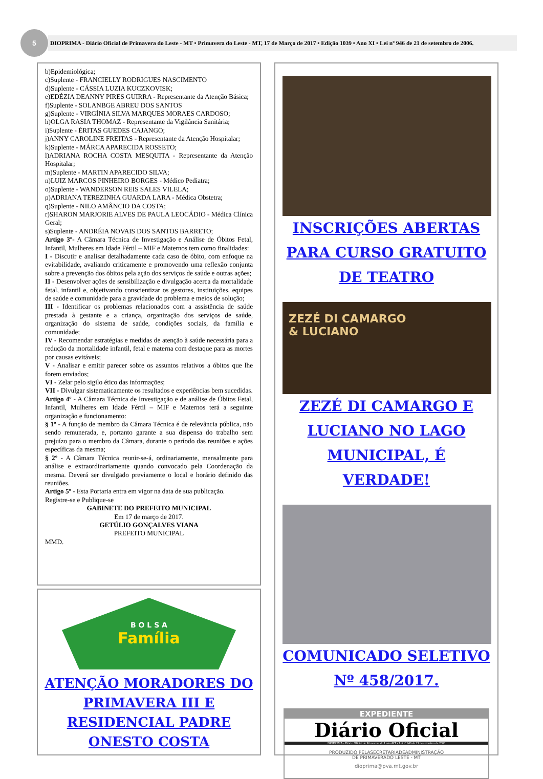5
DIOPRIMA - Diário Oficial de Primavera do Leste - MT • Primavera do Leste - MT, 17 de Março de 2017 • Edição 1039 • Ano XI • Lei nº 946 de 21 de setembro de 2006.
b)Epidemiológica;
c)Suplente - FRANCIELLY RODRIGUES NASCIMENTO
d)Suplente - CÁSSIA LUZIA KUCZKOVISK;
e)EDÉZIA DEANNY PIRES GUIRRA - Representante da Atenção Básica;
f)Suplente - SOLANBGE ABREU DOS SANTOS
g)Suplente - VIRGÍNIA SILVA MARQUES MORAES CARDOSO;
h)OLGA RASIA THOMAZ - Representante da Vigilância Sanitária;
i)Suplente - ÉRITAS GUEDES CAJANGO;
j)ANNY CAROLINE FREITAS - Representante da Atenção Hospitalar;
k)Suplente - MÁRCA APARECIDA ROSSETO;
l)ADRIANA ROCHA COSTA MESQUITA - Representante da Atenção Hospitalar;
m)Suplente - MARTIN APARECIDO SILVA;
n)LUIZ MARCOS PINHEIRO BORGES - Médico Pediatra;
o)Suplente - WANDERSON REIS SALES VILELA;
p)ADRIANA TEREZINHA GUARDA LARA - Médica Obstetra;
q)Suplente - NILO AMÂNCIO DA COSTA;
r)SHARON MARJORIE ALVES DE PAULA LEOCÁDIO - Médica Clínica Geral;
s)Suplente - ANDRÉIA NOVAIS DOS SANTOS BARRETO;
Artigo 3º- A Câmara Técnica de Investigação e Análise de Óbitos Fetal, Infantil, Mulheres em Idade Fértil – MIF e Maternos tem como finalidades:
I - Discutir e analisar detalhadamente cada caso de óbito, com enfoque na evitabilidade, avaliando criticamente e promovendo uma reflexão conjunta sobre a prevenção dos óbitos pela ação dos serviços de saúde e outras ações;
II - Desenvolver ações de sensibilização e divulgação acerca da mortalidade fetal, infantil e, objetivando conscientizar os gestores, instituições, equipes de saúde e comunidade para a gravidade do problema e meios de solução;
III - Identificar os problemas relacionados com a assistência de saúde prestada à gestante e a criança, organização dos serviços de saúde, organização do sistema de saúde, condições sociais, da família e comunidade;
IV - Recomendar estratégias e medidas de atenção à saúde necessária para a redução da mortalidade infantil, fetal e materna com destaque para as mortes por causas evitáveis;
V - Analisar e emitir parecer sobre os assuntos relativos a óbitos que lhe forem enviados;
VI - Zelar pelo sigilo ético das informações;
VII - Divulgar sistematicamente os resultados e experiências bem sucedidas.
Artigo 4º - A Câmara Técnica de Investigação e de análise de Óbitos Fetal, Infantil, Mulheres em Idade Fértil – MIF e Maternos terá a seguinte organização e funcionamento:
§ 1º - A função de membro da Câmara Técnica é de relevância pública, não sendo remunerada, e, portanto garante a sua dispensa do trabalho sem prejuízo para o membro da Câmara, durante o período das reuniões e ações específicas da mesma;
§ 2º - A Câmara Técnica reunir-se-á, ordinariamente, mensalmente para análise e extraordinariamente quando convocado pela Coordenação da mesma. Deverá ser divulgado previamente o local e horário definido das reuniões.
Artigo 5º - Esta Portaria entra em vigor na data de sua publicação.
Registre-se e Publique-se
GABINETE DO PREFEITO MUNICIPAL
Em 17 de março de 2017.
GETÚLIO GONÇALVES VIANA
PREFEITO MUNICIPAL
MMD.
B O L S A
Família
ATENÇÃO MORADORES DO PRIMAVERA III E RESIDENCIAL PADRE ONESTO COSTA
INSCRIÇÕES ABERTAS PARA CURSO GRATUITO DE TEATRO
ZEZÉ DI CAMARGO
& LUCIANO
ZEZÉ DI CAMARGO E LUCIANO NO LAGO MUNICIPAL, É VERDADE!
COMUNICADO SELETIVO Nº 458/2017.
EXPEDIENTE
Diário Oficial
DIOPRIMA - Diário Oficial de Primavera do Leste-MT • Lei nº 946 de 21 de setembro de 2006
PRODUZIDO PELASECRETARIADEADMINISTRAÇÃO
DE PRIMAVERADO LESTE - MT
dioprima@pva.mt.gov.br